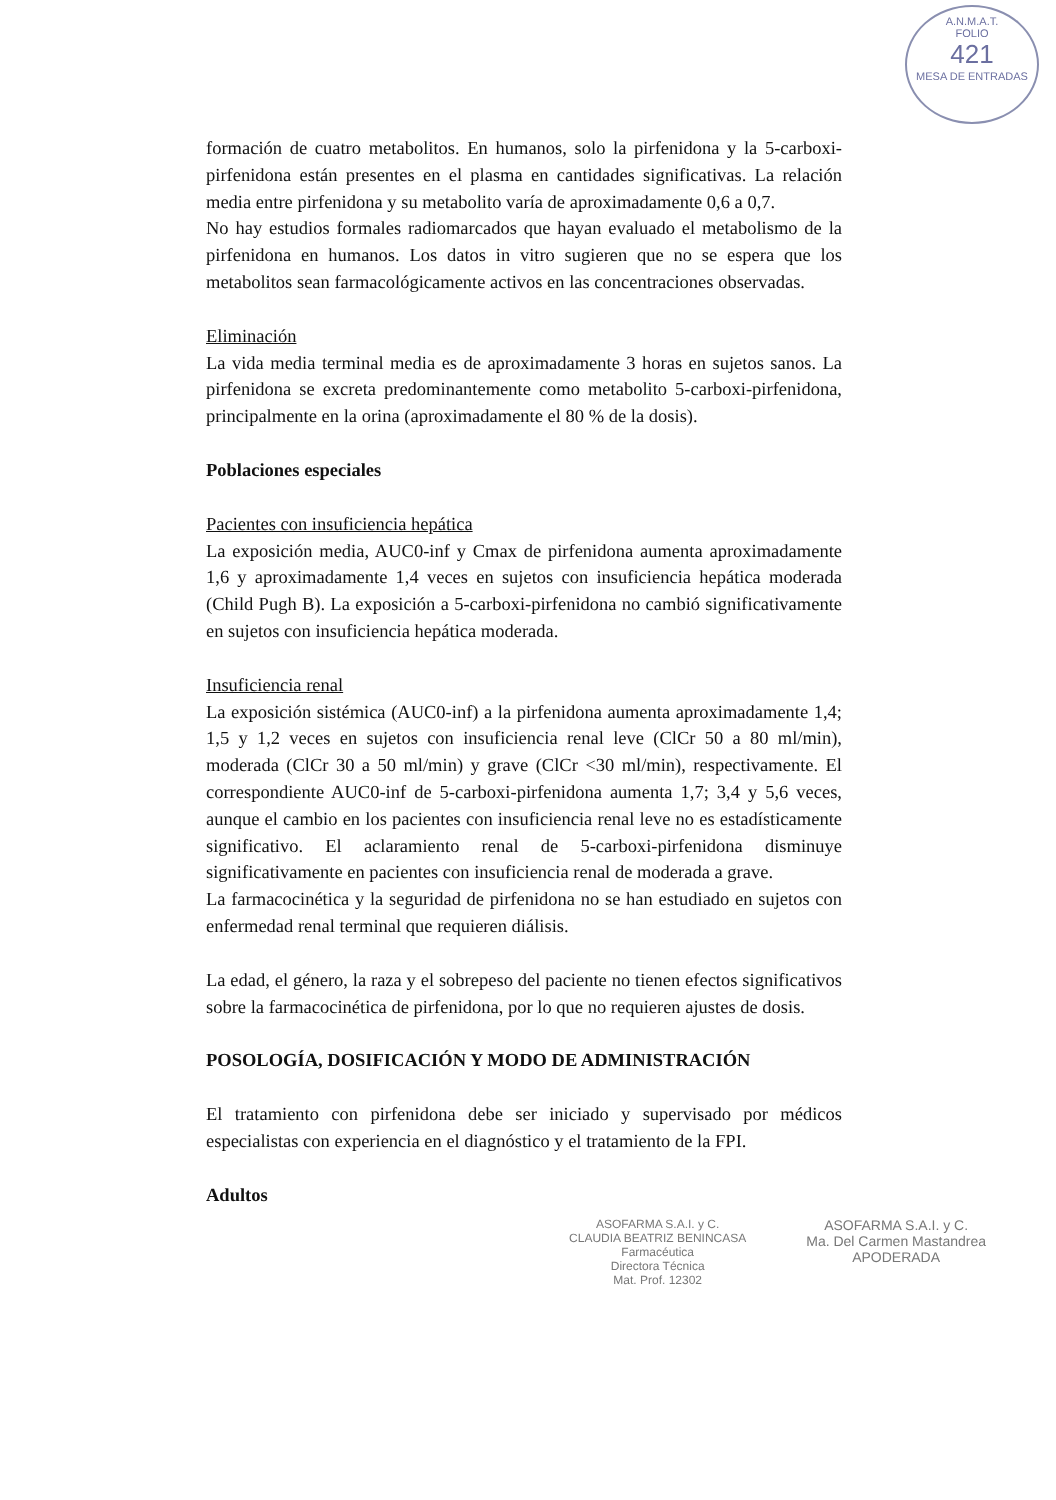A.N.M.A.T.
FOLIO
421
MESA DE ENTRADAS
formación de cuatro metabolitos. En humanos, solo la pirfenidona y la 5-carboxi-pirfenidona están presentes en el plasma en cantidades significativas. La relación media entre pirfenidona y su metabolito varía de aproximadamente 0,6 a 0,7.
No hay estudios formales radiomarcados que hayan evaluado el metabolismo de la pirfenidona en humanos. Los datos in vitro sugieren que no se espera que los metabolitos sean farmacológicamente activos en las concentraciones observadas.
Eliminación
La vida media terminal media es de aproximadamente 3 horas en sujetos sanos. La pirfenidona se excreta predominantemente como metabolito 5-carboxi-pirfenidona, principalmente en la orina (aproximadamente el 80 % de la dosis).
Poblaciones especiales
Pacientes con insuficiencia hepática
La exposición media, AUC0-inf y Cmax de pirfenidona aumenta aproximadamente 1,6 y aproximadamente 1,4 veces en sujetos con insuficiencia hepática moderada (Child Pugh B). La exposición a 5-carboxi-pirfenidona no cambió significativamente en sujetos con insuficiencia hepática moderada.
Insuficiencia renal
La exposición sistémica (AUC0-inf) a la pirfenidona aumenta aproximadamente 1,4; 1,5 y 1,2 veces en sujetos con insuficiencia renal leve (ClCr 50 a 80 ml/min), moderada (ClCr 30 a 50 ml/min) y grave (ClCr <30 ml/min), respectivamente. El correspondiente AUC0-inf de 5-carboxi-pirfenidona aumenta 1,7; 3,4 y 5,6 veces, aunque el cambio en los pacientes con insuficiencia renal leve no es estadísticamente significativo. El aclaramiento renal de 5-carboxi-pirfenidona disminuye significativamente en pacientes con insuficiencia renal de moderada a grave.
La farmacocinética y la seguridad de pirfenidona no se han estudiado en sujetos con enfermedad renal terminal que requieren diálisis.
La edad, el género, la raza y el sobrepeso del paciente no tienen efectos significativos sobre la farmacocinética de pirfenidona, por lo que no requieren ajustes de dosis.
POSOLOGÍA, DOSIFICACIÓN Y MODO DE ADMINISTRACIÓN
El tratamiento con pirfenidona debe ser iniciado y supervisado por médicos especialistas con experiencia en el diagnóstico y el tratamiento de la FPI.
Adultos
ASOFARMA S.A.I. y C.
CLAUDIA BEATRIZ BENINCASA
Farmacéutica
Directora Técnica
Mat. Prof. 12302
ASOFARMA S.A.I. y C.
Ma. Del Carmen Mastandrea
APODERADA